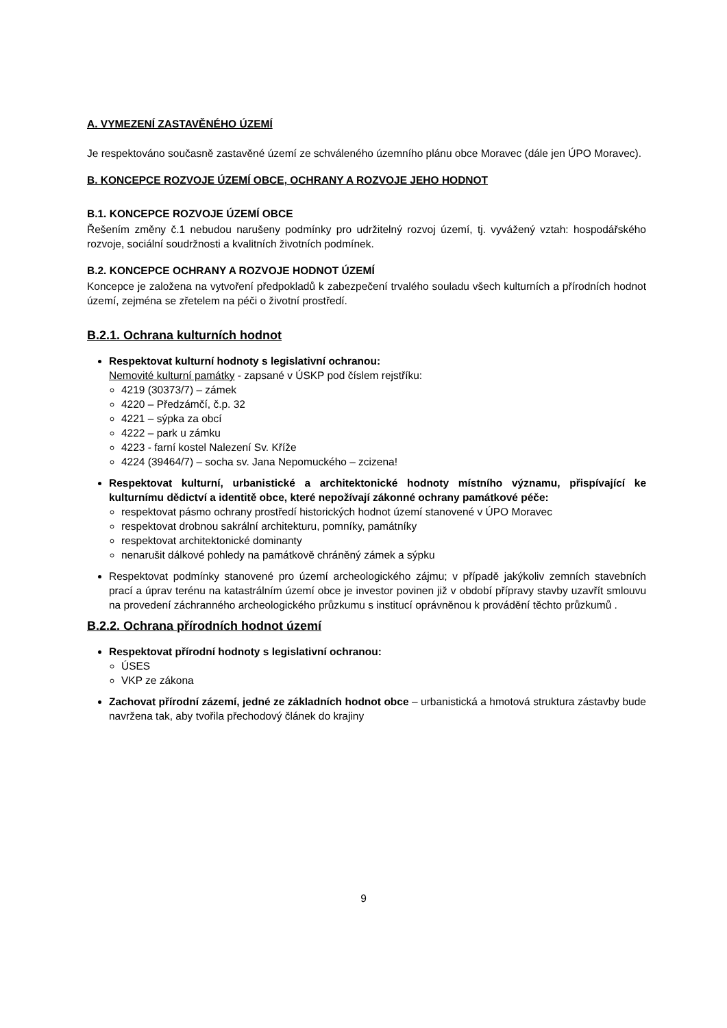A. VYMEZENÍ ZASTAVĚNÉHO ÚZEMÍ
Je respektováno současně zastavěné území ze schváleného územního plánu obce Moravec (dále jen ÚPO Moravec).
B. KONCEPCE ROZVOJE ÚZEMÍ OBCE, OCHRANY A ROZVOJE JEHO HODNOT
B.1. KONCEPCE ROZVOJE ÚZEMÍ OBCE
Řešením změny č.1 nebudou narušeny podmínky pro udržitelný rozvoj území, tj. vyvážený vztah: hospodářského rozvoje, sociální soudržnosti a kvalitních životních podmínek.
B.2. KONCEPCE OCHRANY A ROZVOJE HODNOT ÚZEMÍ
Koncepce je založena na vytvoření předpokladů k zabezpečení trvalého souladu všech kulturních a přírodních hodnot území, zejména se zřetelem na péči o životní prostředí.
B.2.1. Ochrana kulturních hodnot
Respektovat kulturní hodnoty s legislativní ochranou:
Nemovité kulturní památky - zapsané v ÚSKP pod číslem rejstříku:
4219 (30373/7) – zámek
4220 – Předzámčí, č.p. 32
4221 – sýpka za obcí
4222 – park u zámku
4223 - farní kostel Nalezení Sv. Kříže
4224 (39464/7) – socha sv. Jana Nepomuckého – zcizena!
Respektovat kulturní, urbanistické a architektonické hodnoty místního významu, přispívající ke kulturnímu dědictví a identitě obce, které nepožívají zákonné ochrany památkové péče:
respektovat pásmo ochrany prostředí historických hodnot území stanovené v ÚPO Moravec
respektovat drobnou sakrální architekturu, pomníky, památníky
respektovat architektonické dominanty
nenarušit dálkové pohledy na památkově chráněný zámek a sýpku
Respektovat podmínky stanovené pro území archeologického zájmu; v případě jakýkoliv zemních stavebních prací a úprav terénu na katastrálním území obce je investor povinen již v období přípravy stavby uzavřít smlouvu na provedení záchranného archeologického průzkumu s institucí oprávněnou k provádění těchto průzkumů .
B.2.2. Ochrana přírodních hodnot území
Respektovat přírodní hodnoty s legislativní ochranou:
ÚSES
VKP ze zákona
Zachovat přírodní zázemí, jedné ze základních hodnot obce – urbanistická a hmotová struktura zástavby bude navržena tak, aby tvořila přechodový článek do krajiny
9